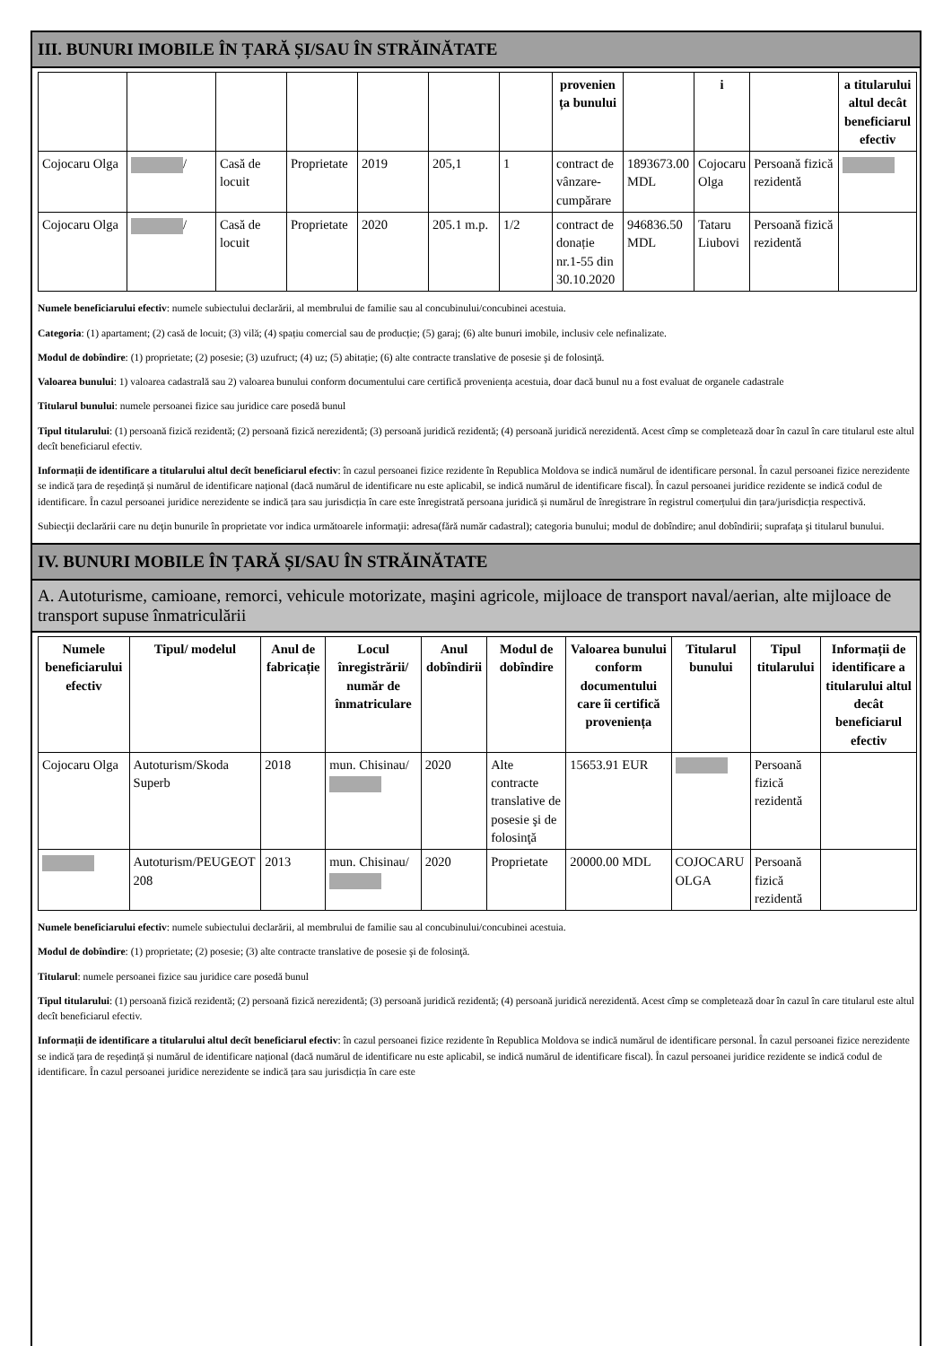III. BUNURI IMOBILE ÎN ȚARĂ ȘI/SAU ÎN STRĂINĂTATE
| | | | | | | | provenien ța bunului | | i | | a titularului altul decât beneficiarul efectiv |
| --- | --- | --- | --- | --- | --- | --- | --- | --- | --- | --- | --- |
| Cojocaru Olga | / | Casă de locuit | Proprietate | 2019 | 205,1 | 1 | contract de vânzare-cumpărare | 1893673.00 MDL | Cojocaru Olga | Persoană fizică rezidentă | |
| Cojocaru Olga | / | Casă de locuit | Proprietate | 2020 | 205.1 m.p. | 1/2 | contract de donație nr.1-55 din 30.10.2020 | 946836.50 MDL | Tataru Liubovi | Persoană fizică rezidentă | |
Numele beneficiarului efectiv: numele subiectului declarării, al membrului de familie sau al concubinului/concubinei acestuia.
Categoria: (1) apartament; (2) casă de locuit; (3) vilă; (4) spațiu comercial sau de producție; (5) garaj; (6) alte bunuri imobile, inclusiv cele nefinalizate.
Modul de dobîndire: (1) proprietate; (2) posesie; (3) uzufruct; (4) uz; (5) abitație; (6) alte contracte translative de posesie şi de folosinţă.
Valoarea bunului: 1) valoarea cadastrală sau 2) valoarea bunului conform documentului care certifică proveniența acestuia, doar dacă bunul nu a fost evaluat de organele cadastrale
Titularul bunului: numele persoanei fizice sau juridice care posedă bunul
Tipul titularului: (1) persoană fizică rezidentă; (2) persoană fizică nerezidentă; (3) persoană juridică rezidentă; (4) persoană juridică nerezidentă. Acest cîmp se completează doar în cazul în care titularul este altul decît beneficiarul efectiv.
Informații de identificare a titularului altul decît beneficiarul efectiv: în cazul persoanei fizice rezidente în Republica Moldova se indică numărul de identificare personal. În cazul persoanei fizice nerezidente se indică țara de reședință și numărul de identificare național (dacă numărul de identificare nu este aplicabil, se indică numărul de identificare fiscal). În cazul persoanei juridice rezidente se indică codul de identificare. În cazul persoanei juridice nerezidente se indică țara sau jurisdicția în care este înregistrată persoana juridică și numărul de înregistrare în registrul comerțului din țara/jurisdicția respectivă.
Subiecţii declarării care nu deţin bunurile în proprietate vor indica următoarele informaţii: adresa(fără număr cadastral); categoria bunului; modul de dobîndire; anul dobîndirii; suprafaţa şi titularul bunului.
IV. BUNURI MOBILE ÎN ȚARĂ ȘI/SAU ÎN STRĂINĂTATE
A. Autoturisme, camioane, remorci, vehicule motorizate, maşini agricole, mijloace de transport naval/aerian, alte mijloace de transport supuse înmatriculării
| Numele beneficiarului efectiv | Tipul/ modelul | Anul de fabricație | Locul înregistrării/ număr de înmatriculare | Anul dobîndirii | Modul de dobîndire | Valoarea bunului conform documentului care îi certifică proveniența | Titularul bunului | Tipul titularului | Informații de identificare a titularului altul decât beneficiarul efectiv |
| --- | --- | --- | --- | --- | --- | --- | --- | --- | --- |
| Cojocaru Olga | Autoturism/Skoda Superb | 2018 | mun. Chisinau/ | 2020 | Alte contracte translative de posesie şi de folosinţă | 15653.91 EUR | | Persoană fizică rezidentă | |
| | Autoturism/PEUGEOT 208 | 2013 | mun. Chisinau/ | 2020 | Proprietate | 20000.00 MDL | COJOCARU OLGA | Persoană fizică rezidentă | |
Numele beneficiarului efectiv: numele subiectului declarării, al membrului de familie sau al concubinului/concubinei acestuia.
Modul de dobîndire: (1) proprietate; (2) posesie; (3) alte contracte translative de posesie şi de folosinţă.
Titularul: numele persoanei fizice sau juridice care posedă bunul
Tipul titularului: (1) persoană fizică rezidentă; (2) persoană fizică nerezidentă; (3) persoană juridică rezidentă; (4) persoană juridică nerezidentă. Acest cîmp se completează doar în cazul în care titularul este altul decît beneficiarul efectiv.
Informații de identificare a titularului altul decît beneficiarul efectiv: în cazul persoanei fizice rezidente în Republica Moldova se indică numărul de identificare personal. În cazul persoanei fizice nerezidente se indică țara de reședință și numărul de identificare național (dacă numărul de identificare nu este aplicabil, se indică numărul de identificare fiscal). În cazul persoanei juridice rezidente se indică codul de identificare. În cazul persoanei juridice nerezidente se indică țara sau jurisdicția în care este